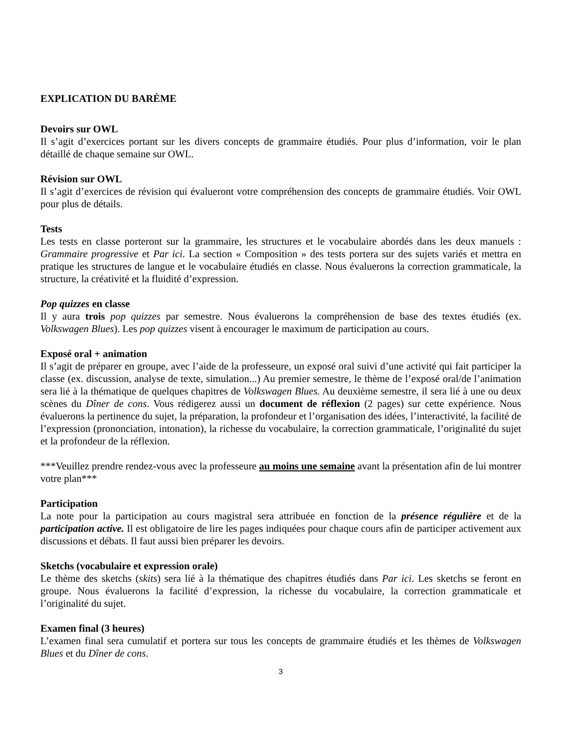EXPLICATION DU BARÈME
Devoirs sur OWL
Il s’agit d’exercices portant sur les divers concepts de grammaire étudiés. Pour plus d’information, voir le plan détaillé de chaque semaine sur OWL.
Révision sur OWL
Il s’agit d’exercices de révision qui évalueront votre compréhension des concepts de grammaire étudiés. Voir OWL pour plus de détails.
Tests
Les tests en classe porteront sur la grammaire, les structures et le vocabulaire abordés dans les deux manuels : Grammaire progressive et Par ici. La section « Composition » des tests portera sur des sujets variés et mettra en pratique les structures de langue et le vocabulaire étudiés en classe. Nous évaluerons la correction grammaticale, la structure, la créativité et la fluidité d’expression.
Pop quizzes en classe
Il y aura trois pop quizzes par semestre. Nous évaluerons la compréhension de base des textes étudiés (ex. Volkswagen Blues). Les pop quizzes visent à encourager le maximum de participation au cours.
Exposé oral + animation
Il s’agit de préparer en groupe, avec l’aide de la professeure, un exposé oral suivi d’une activité qui fait participer la classe (ex. discussion, analyse de texte, simulation...) Au premier semestre, le thème de l’exposé oral/de l’animation sera lié à la thématique de quelques chapitres de Volkswagen Blues. Au deuxième semestre, il sera lié à une ou deux scènes du Dîner de cons. Vous rédigerez aussi un document de réflexion (2 pages) sur cette expérience. Nous évaluerons la pertinence du sujet, la préparation, la profondeur et l’organisation des idées, l’interactivité, la facilité de l’expression (prononciation, intonation), la richesse du vocabulaire, la correction grammaticale, l’originalité du sujet et la profondeur de la réflexion.
***Veuillez prendre rendez-vous avec la professeure au moins une semaine avant la présentation afin de lui montrer votre plan***
Participation
La note pour la participation au cours magistral sera attribuée en fonction de la présence régulière et de la participation active. Il est obligatoire de lire les pages indiquées pour chaque cours afin de participer activement aux discussions et débats. Il faut aussi bien préparer les devoirs.
Sketchs (vocabulaire et expression orale)
Le thème des sketchs (skits) sera lié à la thématique des chapitres étudiés dans Par ici. Les sketchs se feront en groupe. Nous évaluerons la facilité d’expression, la richesse du vocabulaire, la correction grammaticale et l’originalité du sujet.
Examen final (3 heures)
L’examen final sera cumulatif et portera sur tous les concepts de grammaire étudiés et les thèmes de Volkswagen Blues et du Dîner de cons.
3